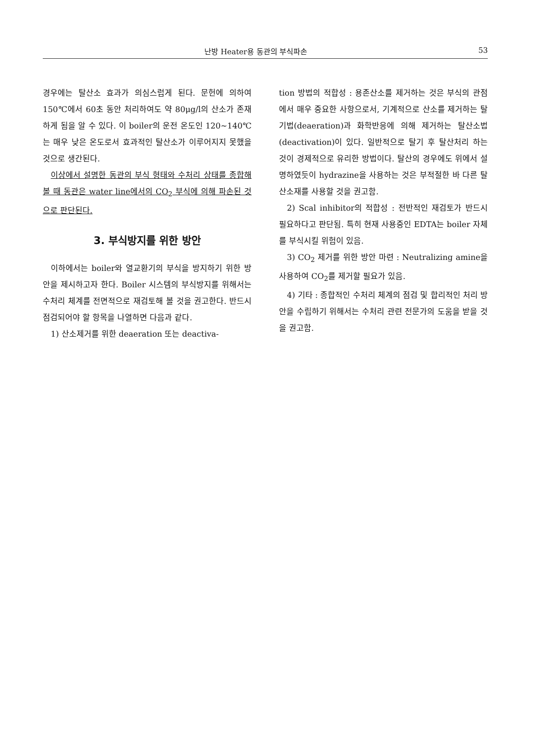난방 Heater용 동관의 부식파손 53
경우에는 탈산소 효과가 의심스럽게 된다. 문헌에 의하여 150℃에서 60초 동안 처리하여도 약 80μg/l의 산소가 존재하게 됨을 알 수 있다. 이 boiler의 운전 온도인 120~140℃는 매우 낮은 온도로서 효과적인 탈산소가 이루어지지 못했을 것으로 생간된다.
이상에서 설명한 동관의 부식 형태와 수처리 상태를 종합해 볼 때 동관은 water line에서의 CO<sub>2</sub> 부식에 의해 파손된 것으로 판단된다.
3. 부식방지를 위한 방안
이하에서는 boiler와 열교환기의 부식을 방지하기 위한 방안을 제시하고자 한다. Boiler 시스템의 부식방지를 위해서는 수처리 체계를 전면적으로 재검토해 볼 것을 권고한다. 반드시 점검되어야 할 항목을 나열하면 다음과 같다.
1) 산소제거를 위한 deaeration 또는 deactiva-
tion 방법의 적합성 : 용존산소를 제거하는 것은 부식의 관점에서 매우 중요한 사항으로서, 기계적으로 산소를 제거하는 탈기법(deaeration)과 화학반응에 의해 제거하는 탈산소법(deactivation)이 있다. 일반적으로 탈기 후 탈산처리 하는 것이 경제적으로 유리한 방법이다. 탈산의 경우에도 위에서 설명하였듯이 hydrazine을 사용하는 것은 부적절한 바 다른 탈산소재를 사용할 것을 권고함.
2) Scal inhibitor의 적합성 : 전반적인 재검토가 반드시 필요하다고 판단됨. 특히 현재 사용중인 EDTA는 boiler 자체를 부식시킬 위험이 있음.
3) CO<sub>2</sub> 제거를 위한 방안 마련 : Neutralizing amine을 사용하여 CO<sub>2</sub>를 제거할 필요가 있음.
4) 기타 : 종합적인 수처리 체계의 점검 및 합리적인 처리 방안을 수립하기 위해서는 수처리 관련 전문가의 도움을 받을 것을 권고함.